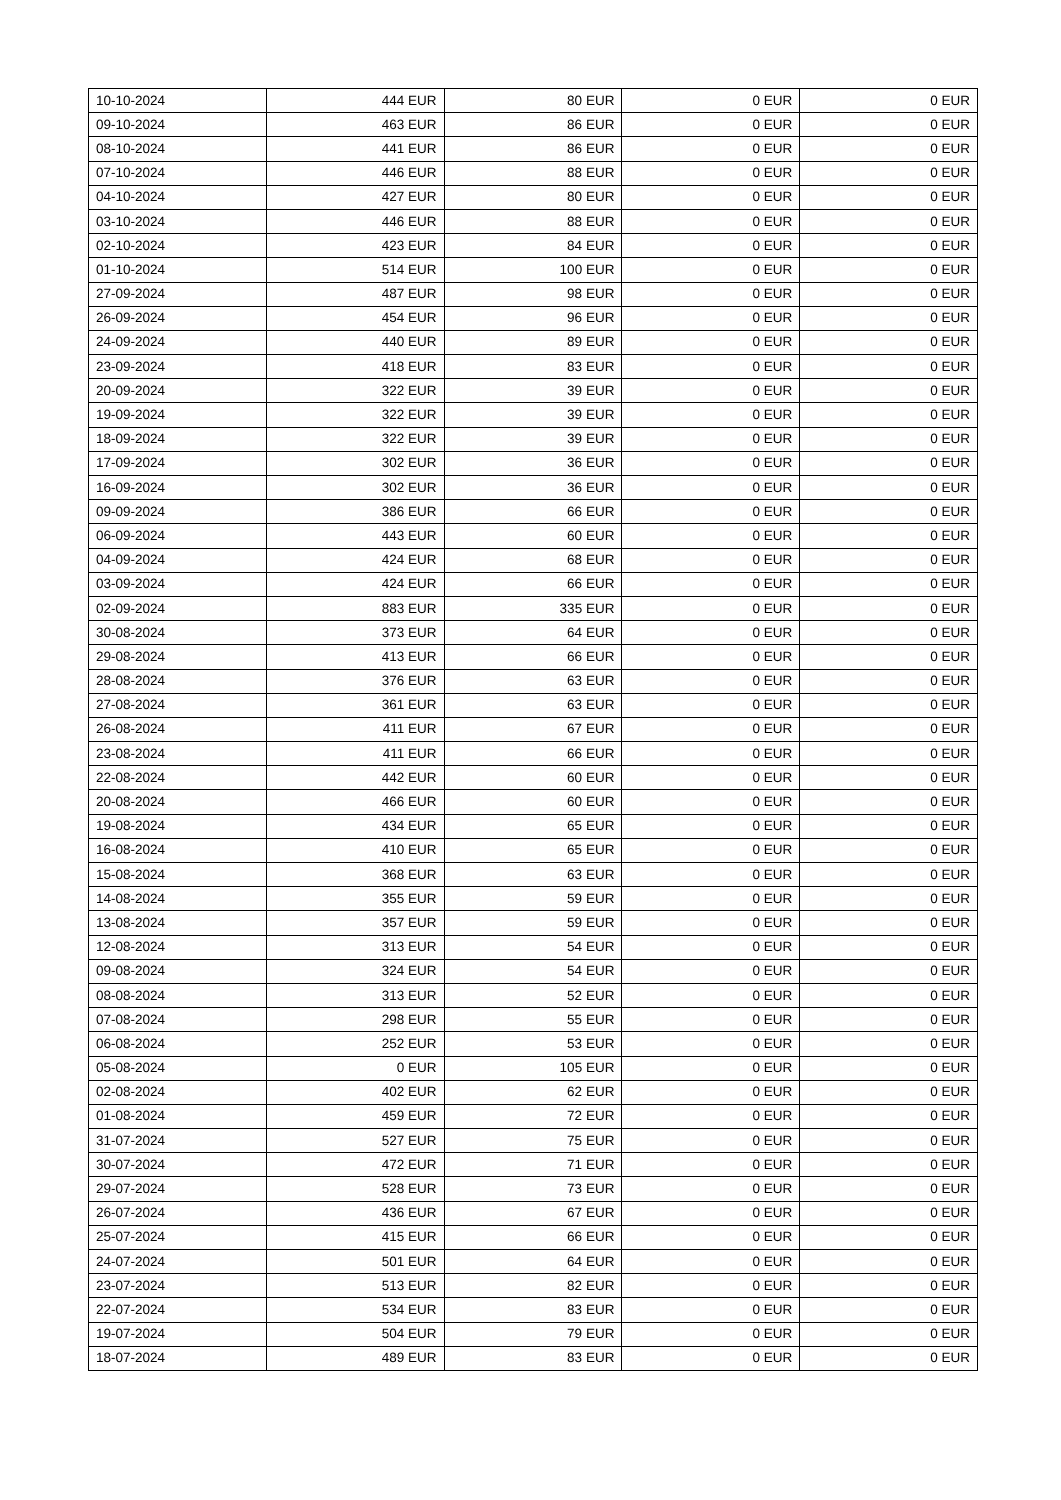| 10-10-2024 | 444 EUR | 80 EUR | 0 EUR | 0 EUR |
| 09-10-2024 | 463 EUR | 86 EUR | 0 EUR | 0 EUR |
| 08-10-2024 | 441 EUR | 86 EUR | 0 EUR | 0 EUR |
| 07-10-2024 | 446 EUR | 88 EUR | 0 EUR | 0 EUR |
| 04-10-2024 | 427 EUR | 80 EUR | 0 EUR | 0 EUR |
| 03-10-2024 | 446 EUR | 88 EUR | 0 EUR | 0 EUR |
| 02-10-2024 | 423 EUR | 84 EUR | 0 EUR | 0 EUR |
| 01-10-2024 | 514 EUR | 100 EUR | 0 EUR | 0 EUR |
| 27-09-2024 | 487 EUR | 98 EUR | 0 EUR | 0 EUR |
| 26-09-2024 | 454 EUR | 96 EUR | 0 EUR | 0 EUR |
| 24-09-2024 | 440 EUR | 89 EUR | 0 EUR | 0 EUR |
| 23-09-2024 | 418 EUR | 83 EUR | 0 EUR | 0 EUR |
| 20-09-2024 | 322 EUR | 39 EUR | 0 EUR | 0 EUR |
| 19-09-2024 | 322 EUR | 39 EUR | 0 EUR | 0 EUR |
| 18-09-2024 | 322 EUR | 39 EUR | 0 EUR | 0 EUR |
| 17-09-2024 | 302 EUR | 36 EUR | 0 EUR | 0 EUR |
| 16-09-2024 | 302 EUR | 36 EUR | 0 EUR | 0 EUR |
| 09-09-2024 | 386 EUR | 66 EUR | 0 EUR | 0 EUR |
| 06-09-2024 | 443 EUR | 60 EUR | 0 EUR | 0 EUR |
| 04-09-2024 | 424 EUR | 68 EUR | 0 EUR | 0 EUR |
| 03-09-2024 | 424 EUR | 66 EUR | 0 EUR | 0 EUR |
| 02-09-2024 | 883 EUR | 335 EUR | 0 EUR | 0 EUR |
| 30-08-2024 | 373 EUR | 64 EUR | 0 EUR | 0 EUR |
| 29-08-2024 | 413 EUR | 66 EUR | 0 EUR | 0 EUR |
| 28-08-2024 | 376 EUR | 63 EUR | 0 EUR | 0 EUR |
| 27-08-2024 | 361 EUR | 63 EUR | 0 EUR | 0 EUR |
| 26-08-2024 | 411 EUR | 67 EUR | 0 EUR | 0 EUR |
| 23-08-2024 | 411 EUR | 66 EUR | 0 EUR | 0 EUR |
| 22-08-2024 | 442 EUR | 60 EUR | 0 EUR | 0 EUR |
| 20-08-2024 | 466 EUR | 60 EUR | 0 EUR | 0 EUR |
| 19-08-2024 | 434 EUR | 65 EUR | 0 EUR | 0 EUR |
| 16-08-2024 | 410 EUR | 65 EUR | 0 EUR | 0 EUR |
| 15-08-2024 | 368 EUR | 63 EUR | 0 EUR | 0 EUR |
| 14-08-2024 | 355 EUR | 59 EUR | 0 EUR | 0 EUR |
| 13-08-2024 | 357 EUR | 59 EUR | 0 EUR | 0 EUR |
| 12-08-2024 | 313 EUR | 54 EUR | 0 EUR | 0 EUR |
| 09-08-2024 | 324 EUR | 54 EUR | 0 EUR | 0 EUR |
| 08-08-2024 | 313 EUR | 52 EUR | 0 EUR | 0 EUR |
| 07-08-2024 | 298 EUR | 55 EUR | 0 EUR | 0 EUR |
| 06-08-2024 | 252 EUR | 53 EUR | 0 EUR | 0 EUR |
| 05-08-2024 | 0 EUR | 105 EUR | 0 EUR | 0 EUR |
| 02-08-2024 | 402 EUR | 62 EUR | 0 EUR | 0 EUR |
| 01-08-2024 | 459 EUR | 72 EUR | 0 EUR | 0 EUR |
| 31-07-2024 | 527 EUR | 75 EUR | 0 EUR | 0 EUR |
| 30-07-2024 | 472 EUR | 71 EUR | 0 EUR | 0 EUR |
| 29-07-2024 | 528 EUR | 73 EUR | 0 EUR | 0 EUR |
| 26-07-2024 | 436 EUR | 67 EUR | 0 EUR | 0 EUR |
| 25-07-2024 | 415 EUR | 66 EUR | 0 EUR | 0 EUR |
| 24-07-2024 | 501 EUR | 64 EUR | 0 EUR | 0 EUR |
| 23-07-2024 | 513 EUR | 82 EUR | 0 EUR | 0 EUR |
| 22-07-2024 | 534 EUR | 83 EUR | 0 EUR | 0 EUR |
| 19-07-2024 | 504 EUR | 79 EUR | 0 EUR | 0 EUR |
| 18-07-2024 | 489 EUR | 83 EUR | 0 EUR | 0 EUR |